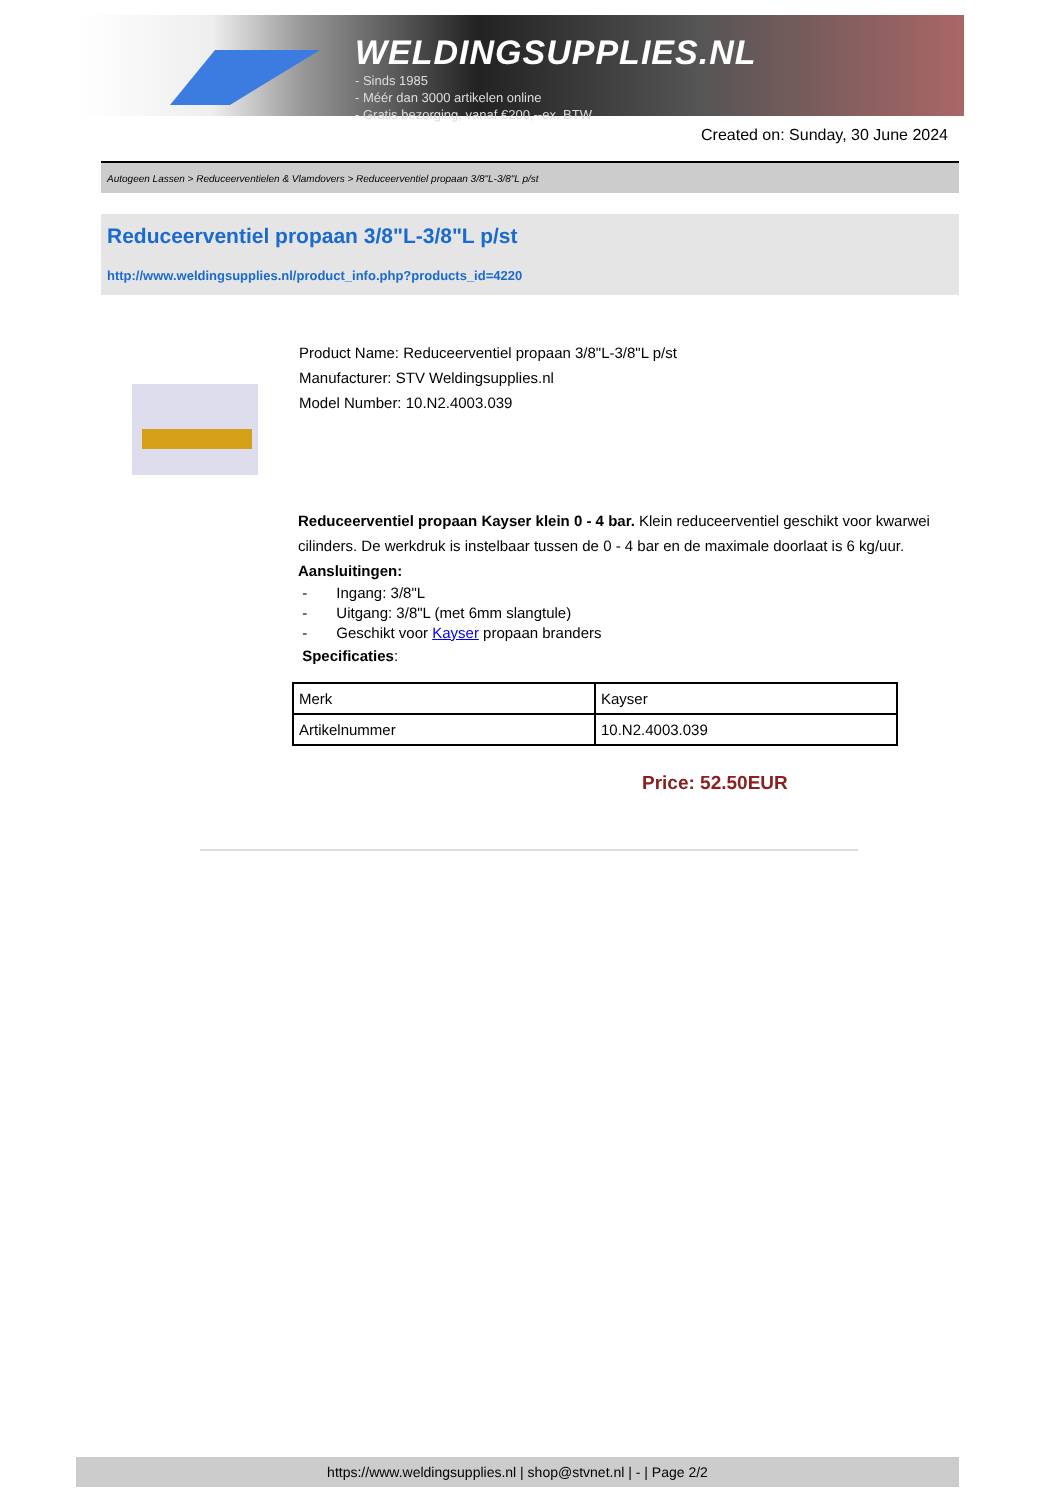WELDINGSUPPLIES.NL
- Sinds 1985
- Méér dan 3000 artikelen online
- Gratis bezorging, vanaf €200,--ex. BTW
Created on: Sunday, 30 June 2024
Autogeen Lassen > Reduceerventielen & Vlamdovers > Reduceerventiel propaan 3/8"L-3/8"L p/st
Reduceerventiel propaan 3/8"L-3/8"L p/st
http://www.weldingsupplies.nl/product_info.php?products_id=4220
Product Name: Reduceerventiel propaan 3/8"L-3/8"L p/st
Manufacturer: STV Weldingsupplies.nl
Model Number: 10.N2.4003.039
Reduceerventiel propaan Kayser klein 0 - 4 bar. Klein reduceerventiel geschikt voor kwarwei cilinders. De werkdruk is instelbaar tussen de 0 - 4 bar en de maximale doorlaat is 6 kg/uur. Aansluitingen:
- Ingang: 3/8"L
- Uitgang: 3/8"L (met 6mm slangtule)
- Geschikt voor Kayser propaan branders
Specificaties:
| Merk | Kayser |
| Artikelnummer | 10.N2.4003.039 |
Price: 52.50EUR
https://www.weldingsupplies.nl | shop@stvnet.nl | - | Page 2/2